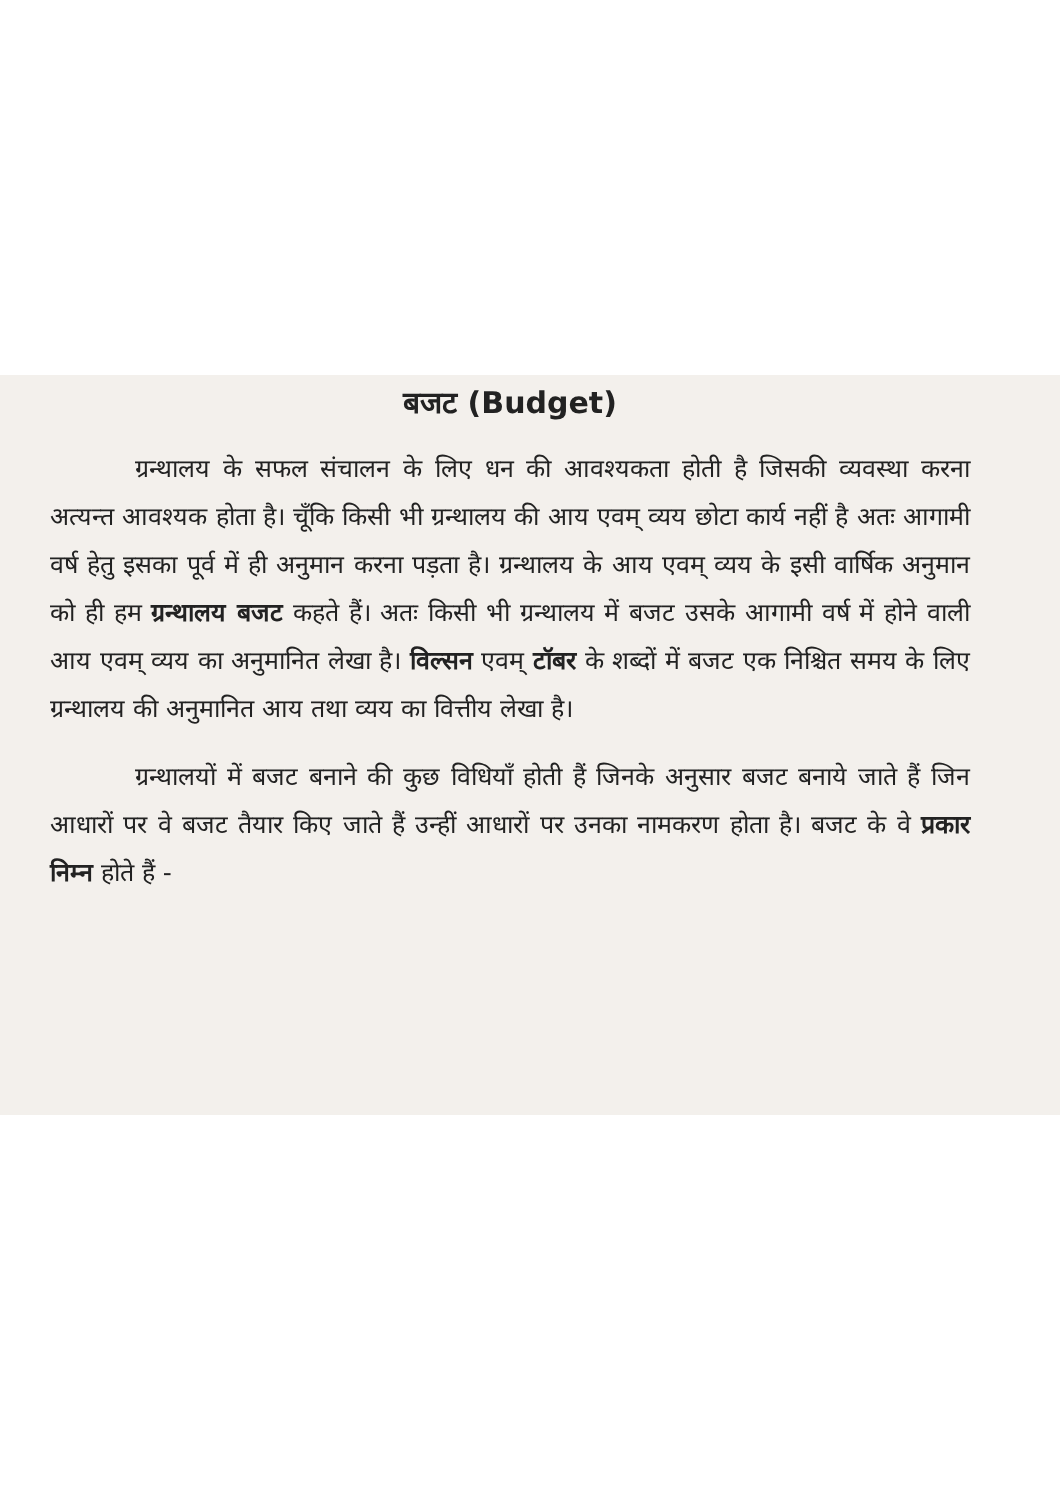बजट (Budget)
ग्रन्थालय के सफल संचालन के लिए धन की आवश्यकता होती है जिसकी व्यवस्था करना अत्यन्त आवश्यक होता है। चूँकि किसी भी ग्रन्थालय की आय एवम् व्यय छोटा कार्य नहीं है अतः आगामी वर्ष हेतु इसका पूर्व में ही अनुमान करना पड़ता है। ग्रन्थालय के आय एवम् व्यय के इसी वार्षिक अनुमान को ही हम ग्रन्थालय बजट कहते हैं। अतः किसी भी ग्रन्थालय में बजट उसके आगामी वर्ष में होने वाली आय एवम् व्यय का अनुमानित लेखा है। विल्सन एवम् टॉबर के शब्दों में बजट एक निश्चित समय के लिए ग्रन्थालय की अनुमानित आय तथा व्यय का वित्तीय लेखा है।
ग्रन्थालयों में बजट बनाने की कुछ विधियाँ होती हैं जिनके अनुसार बजट बनाये जाते हैं जिन आधारों पर वे बजट तैयार किए जाते हैं उन्हीं आधारों पर उनका नामकरण होता है। बजट के वे प्रकार निम्न होते हैं -